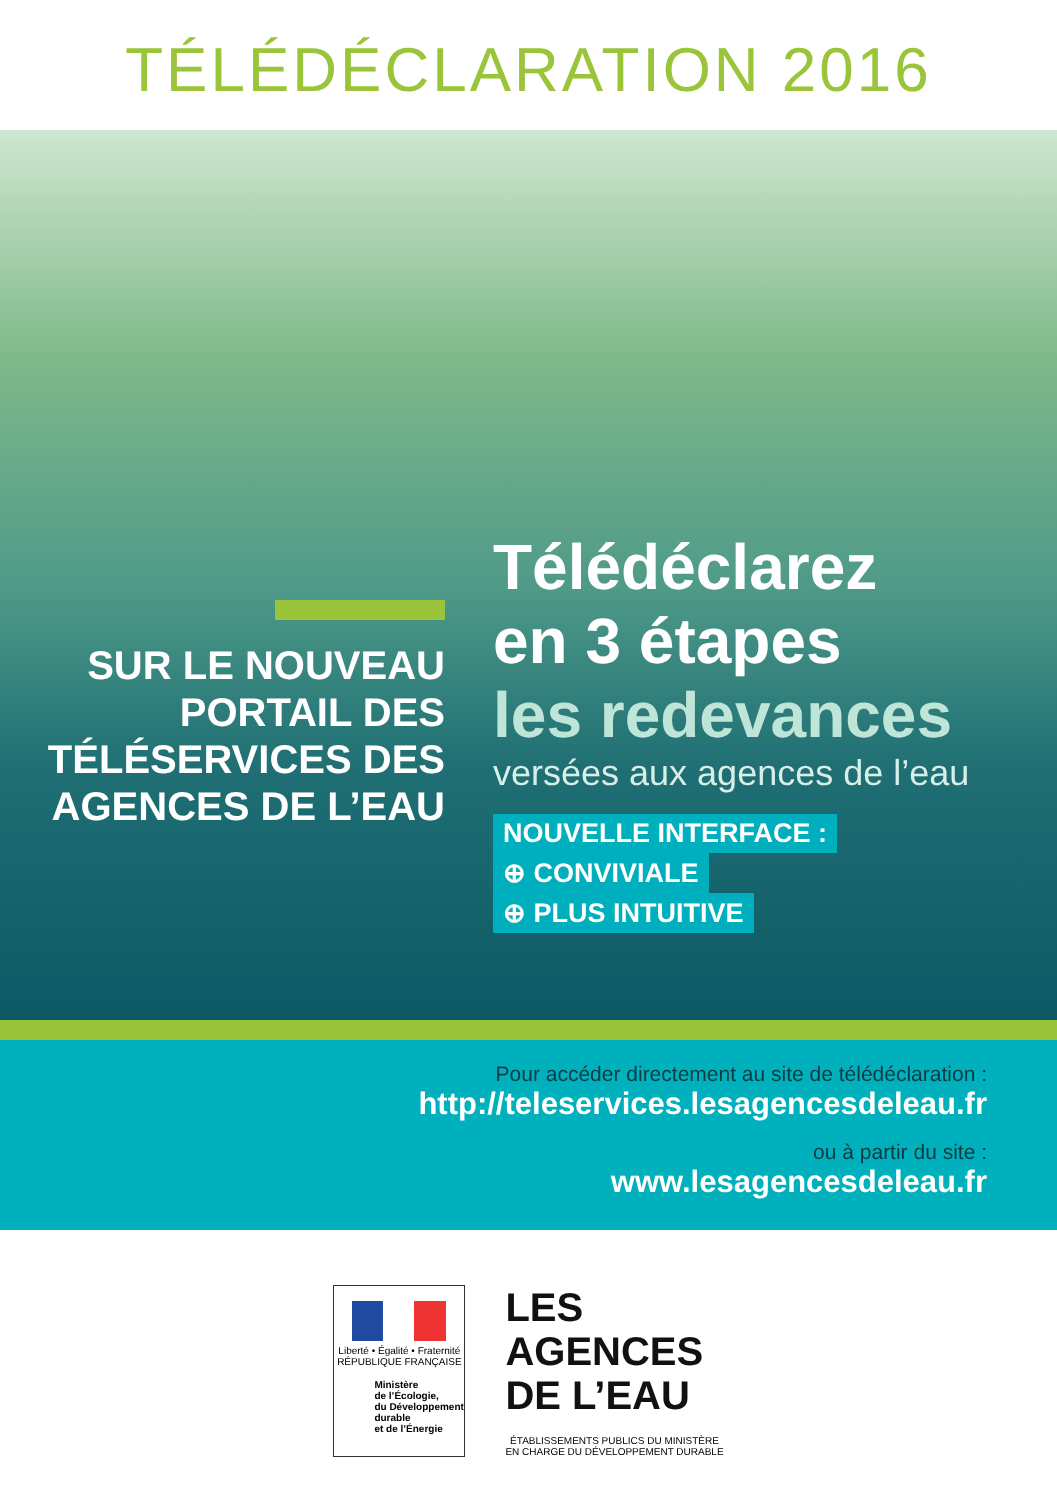TÉLÉDÉCLARATION 2016
SUR LE NOUVEAU PORTAIL DES TÉLÉSERVICES DES AGENCES DE L’EAU
Télédéclarez
en 3 étapes
les redevances
versées aux agences de l’eau
NOUVELLE INTERFACE :
⊕ CONVIVIALE
⊕ PLUS INTUITIVE
Pour accéder directement au site de télédéclaration :
http://teleservices.lesagencesdeleau.fr
ou à partir du site :
www.lesagencesdeleau.fr
Liberté • Égalité • Fraternité
RÉPUBLIQUE FRANÇAISE
Ministère
de l’Écologie,
du Développement
durable
et de l’Énergie
LES
AGENCES
DE L’EAU
ÉTABLISSEMENTS PUBLICS DU MINISTÈRE
EN CHARGE DU DÉVELOPPEMENT DURABLE